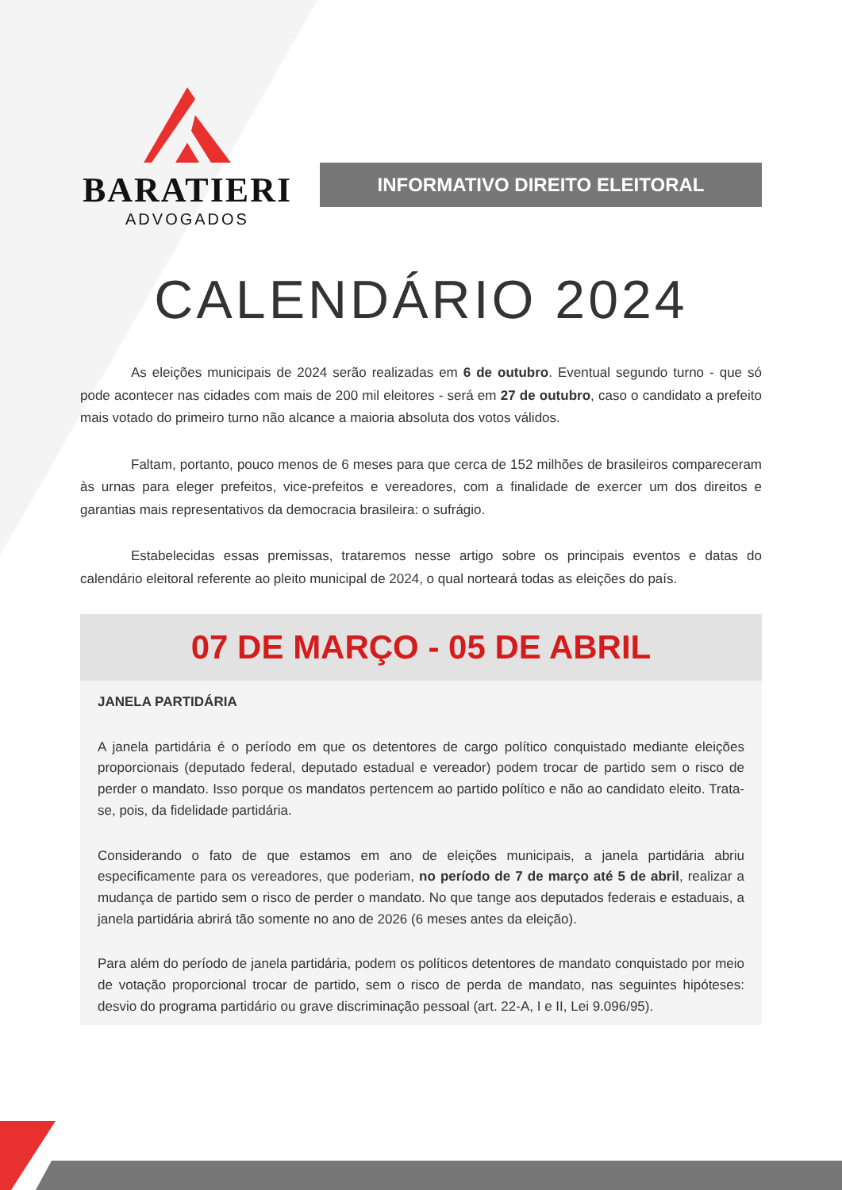BARATIERI
ADVOGADOS
INFORMATIVO DIREITO ELEITORAL
CALENDÁRIO 2024
As eleições municipais de 2024 serão realizadas em 6 de outubro. Eventual segundo turno - que só pode acontecer nas cidades com mais de 200 mil eleitores - será em 27 de outubro, caso o candidato a prefeito mais votado do primeiro turno não alcance a maioria absoluta dos votos válidos.
Faltam, portanto, pouco menos de 6 meses para que cerca de 152 milhões de brasileiros compareceram às urnas para eleger prefeitos, vice-prefeitos e vereadores, com a finalidade de exercer um dos direitos e garantias mais representativos da democracia brasileira: o sufrágio.
Estabelecidas essas premissas, trataremos nesse artigo sobre os principais eventos e datas do calendário eleitoral referente ao pleito municipal de 2024, o qual norteará todas as eleições do país.
07 DE MARÇO - 05 DE ABRIL
JANELA PARTIDÁRIA
A janela partidária é o período em que os detentores de cargo político conquistado mediante eleições proporcionais (deputado federal, deputado estadual e vereador) podem trocar de partido sem o risco de perder o mandato. Isso porque os mandatos pertencem ao partido político e não ao candidato eleito. Trata-se, pois, da fidelidade partidária.
Considerando o fato de que estamos em ano de eleições municipais, a janela partidária abriu especificamente para os vereadores, que poderiam, no período de 7 de março até 5 de abril, realizar a mudança de partido sem o risco de perder o mandato. No que tange aos deputados federais e estaduais, a janela partidária abrirá tão somente no ano de 2026 (6 meses antes da eleição).
Para além do período de janela partidária, podem os políticos detentores de mandato conquistado por meio de votação proporcional trocar de partido, sem o risco de perda de mandato, nas seguintes hipóteses: desvio do programa partidário ou grave discriminação pessoal (art. 22-A, I e II, Lei 9.096/95).